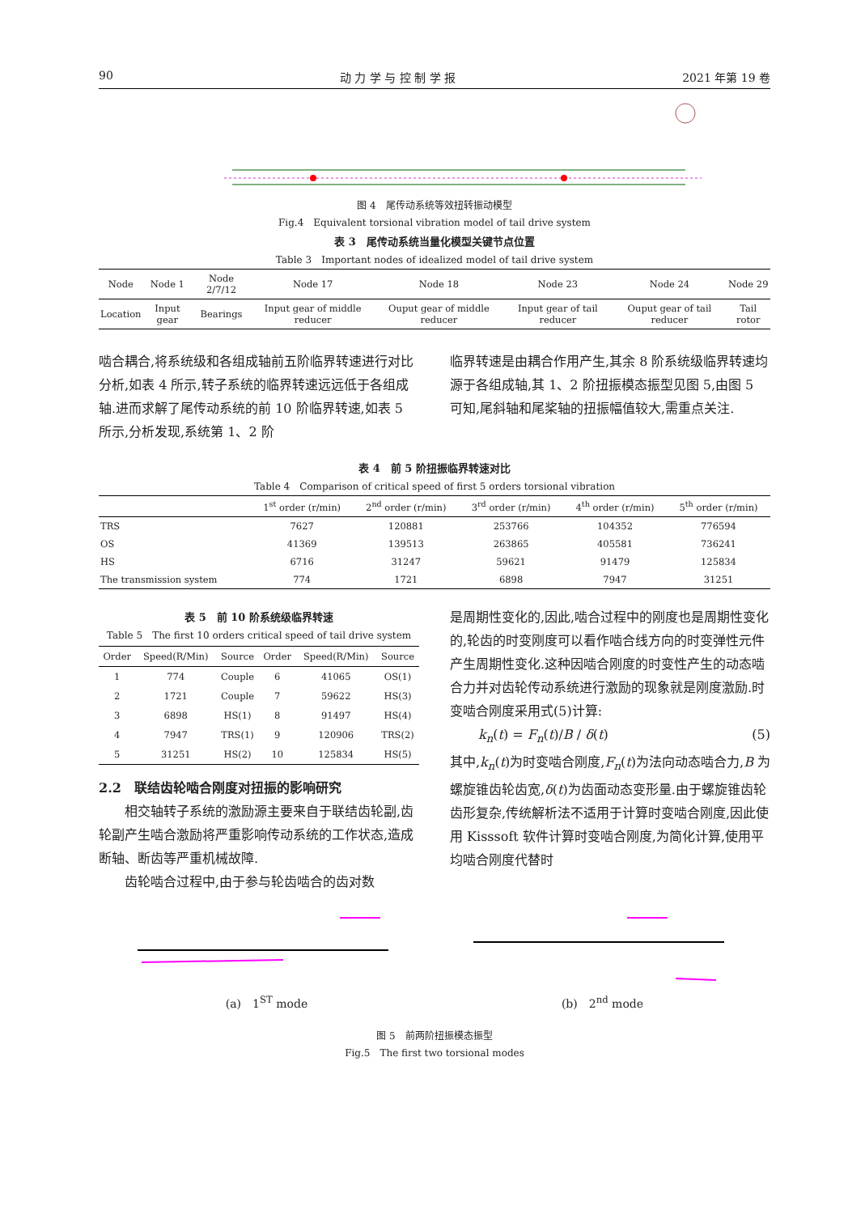90 动 力 学 与 控 制 学 报 2021 年第 19 卷
图 4　尾传动系统等效扭转振动模型
Fig.4　Equivalent torsional vibration model of tail drive system
表 3　尾传动系统当量化模型关键节点位置
Table 3　Important nodes of idealized model of tail drive system
| Node | Node 1 | Node 2/7/12 | Node 17 | Node 18 | Node 23 | Node 24 | Node 29 |
| --- | --- | --- | --- | --- | --- | --- | --- |
| Location | Input gear | Bearings | Input gear of middle reducer | Ouput gear of middle reducer | Input gear of tail reducer | Ouput gear of tail reducer | Tail rotor |
啮合耦合,将系统级和各组成轴前五阶临界转速进行对比分析,如表 4 所示,转子系统的临界转速远远低于各组成轴.进而求解了尾传动系统的前 10 阶临界转速,如表 5 所示,分析发现,系统第 1、2 阶
临界转速是由耦合作用产生,其余 8 阶系统级临界转速均源于各组成轴,其 1、2 阶扭振模态振型见图 5,由图 5 可知,尾斜轴和尾桨轴的扭振幅值较大,需重点关注.
表 4　前 5 阶扭振临界转速对比
Table 4　Comparison of critical speed of first 5 orders torsional vibration
| | 1<sup>st</sup> order (r/min) | 2<sup>nd</sup> order (r/min) | 3<sup>rd</sup> order (r/min) | 4<sup>th</sup> order (r/min) | 5<sup>th</sup> order (r/min) |
| --- | --- | --- | --- | --- | --- |
| TRS | 7627 | 120881 | 253766 | 104352 | 776594 |
| OS | 41369 | 139513 | 263865 | 405581 | 736241 |
| HS | 6716 | 31247 | 59621 | 91479 | 125834 |
| The transmission system | 774 | 1721 | 6898 | 7947 | 31251 |
表 5　前 10 阶系统级临界转速
Table 5　The first 10 orders critical speed of tail drive system
| Order | Speed(R/Min) | Source | Order | Speed(R/Min) | Source |
| --- | --- | --- | --- | --- | --- |
| 1 | 774 | Couple | 6 | 41065 | OS(1) |
| 2 | 1721 | Couple | 7 | 59622 | HS(3) |
| 3 | 6898 | HS(1) | 8 | 91497 | HS(4) |
| 4 | 7947 | TRS(1) | 9 | 120906 | TRS(2) |
| 5 | 31251 | HS(2) | 10 | 125834 | HS(5) |
2.2　联结齿轮啮合刚度对扭振的影响研究
　　相交轴转子系统的激励源主要来自于联结齿轮副,齿轮副产生啮合激励将严重影响传动系统的工作状态,造成断轴、断齿等严重机械故障.
　　齿轮啮合过程中,由于参与轮齿啮合的齿对数
是周期性变化的,因此,啮合过程中的刚度也是周期性变化的,轮齿的时变刚度可以看作啮合线方向的时变弹性元件产生周期性变化.这种因啮合刚度的时变性产生的动态啮合力并对齿轮传动系统进行激励的现象就是刚度激励.时变啮合刚度采用式(5)计算:
k<sub>n</sub>(t) = F<sub>n</sub>(t)/B / δ(t) (5)
其中,k<sub>n</sub>(t)为时变啮合刚度,F<sub>n</sub>(t)为法向动态啮合力,B 为螺旋锥齿轮齿宽,δ(t)为齿面动态变形量.由于螺旋锥齿轮齿形复杂,传统解析法不适用于计算时变啮合刚度,因此使用 Kisssoft 软件计算时变啮合刚度,为简化计算,使用平均啮合刚度代替时
(a)　1<sup>ST</sup> mode (b)　2<sup>nd</sup> mode
图 5　前两阶扭振模态振型
Fig.5　The first two torsional modes